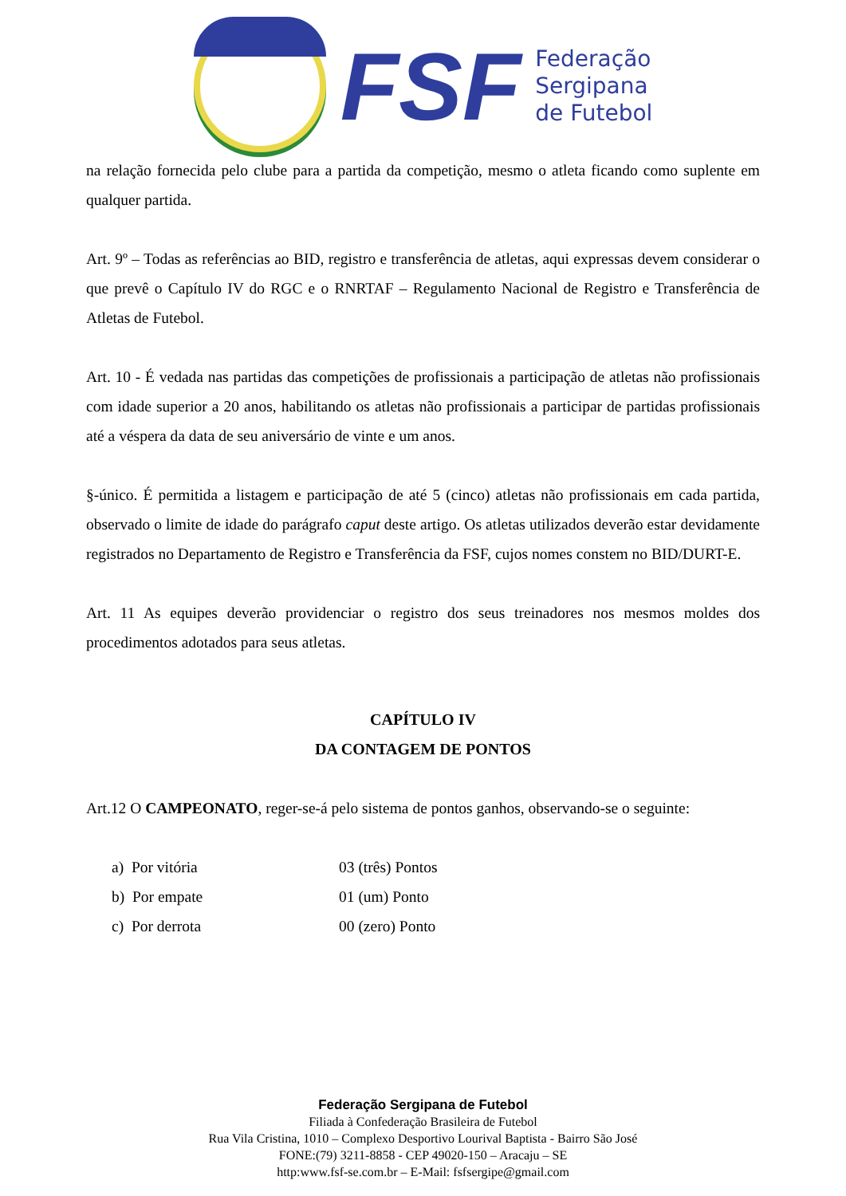FSF
Federação
Sergipana
de Futebol
na relação fornecida pelo clube para a partida da competição, mesmo o atleta ficando como suplente em qualquer partida.
Art. 9º – Todas as referências ao BID, registro e transferência de atletas, aqui expressas devem considerar o que prevê o Capítulo IV do RGC e o RNRTAF – Regulamento Nacional de Registro e Transferência de Atletas de Futebol.
Art. 10 - É vedada nas partidas das competições de profissionais a participação de atletas não profissionais com idade superior a 20 anos, habilitando os atletas não profissionais a participar de partidas profissionais até a véspera da data de seu aniversário de vinte e um anos.
§-único. É permitida a listagem e participação de até 5 (cinco) atletas não profissionais em cada partida, observado o limite de idade do parágrafo caput deste artigo. Os atletas utilizados deverão estar devidamente registrados no Departamento de Registro e Transferência da FSF, cujos nomes constem no BID/DURT-E.
Art. 11 As equipes deverão providenciar o registro dos seus treinadores nos mesmos moldes dos procedimentos adotados para seus atletas.
CAPÍTULO IV
DA CONTAGEM DE PONTOS
Art.12 O CAMPEONATO, reger-se-á pelo sistema de pontos ganhos, observando-se o seguinte:
a) Por vitória 03 (três) Pontos
b) Por empate 01 (um) Ponto
c) Por derrota 00 (zero) Ponto
Federação Sergipana de Futebol
Filiada à Confederação Brasileira de Futebol
Rua Vila Cristina, 1010 – Complexo Desportivo Lourival Baptista - Bairro São José
FONE:(79) 3211-8858 - CEP 49020-150 – Aracaju – SE
http:www.fsf-se.com.br – E-Mail: fsfsergipe@gmail.com